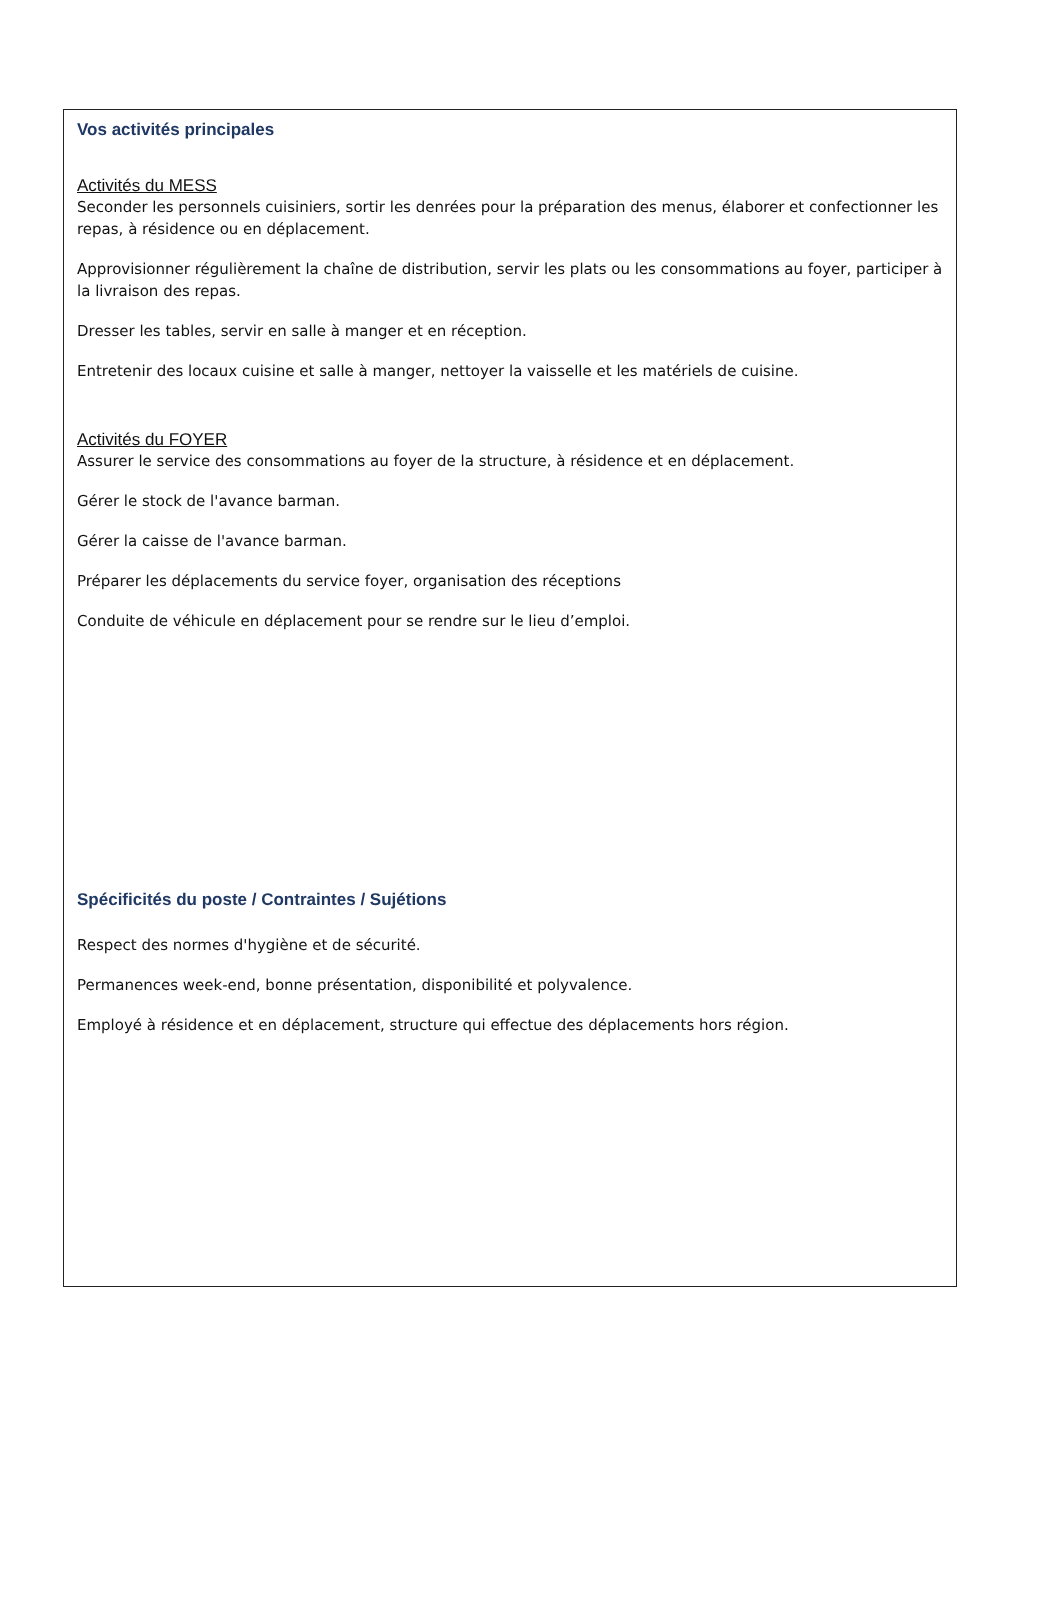Vos activités principales
Activités du MESS
Seconder les personnels cuisiniers, sortir les denrées pour la préparation des menus, élaborer et confectionner les repas, à résidence ou en déplacement.
Approvisionner régulièrement la chaîne de distribution, servir les plats ou les consommations au foyer, participer à la livraison des repas.
Dresser les tables, servir en salle à manger et en réception.
Entretenir des locaux cuisine et salle à manger, nettoyer la vaisselle et les matériels de cuisine.
Activités du FOYER
Assurer le service des consommations au foyer de la structure, à résidence et en déplacement.
Gérer le stock de l'avance barman.
Gérer la caisse de l'avance barman.
Préparer les déplacements du service foyer, organisation des réceptions
Conduite de véhicule en déplacement pour se rendre sur le lieu d’emploi.
Spécificités du poste / Contraintes / Sujétions
Respect des normes d'hygiène et de sécurité.
Permanences week-end, bonne présentation, disponibilité et polyvalence.
Employé à résidence et en déplacement, structure qui effectue des déplacements hors région.